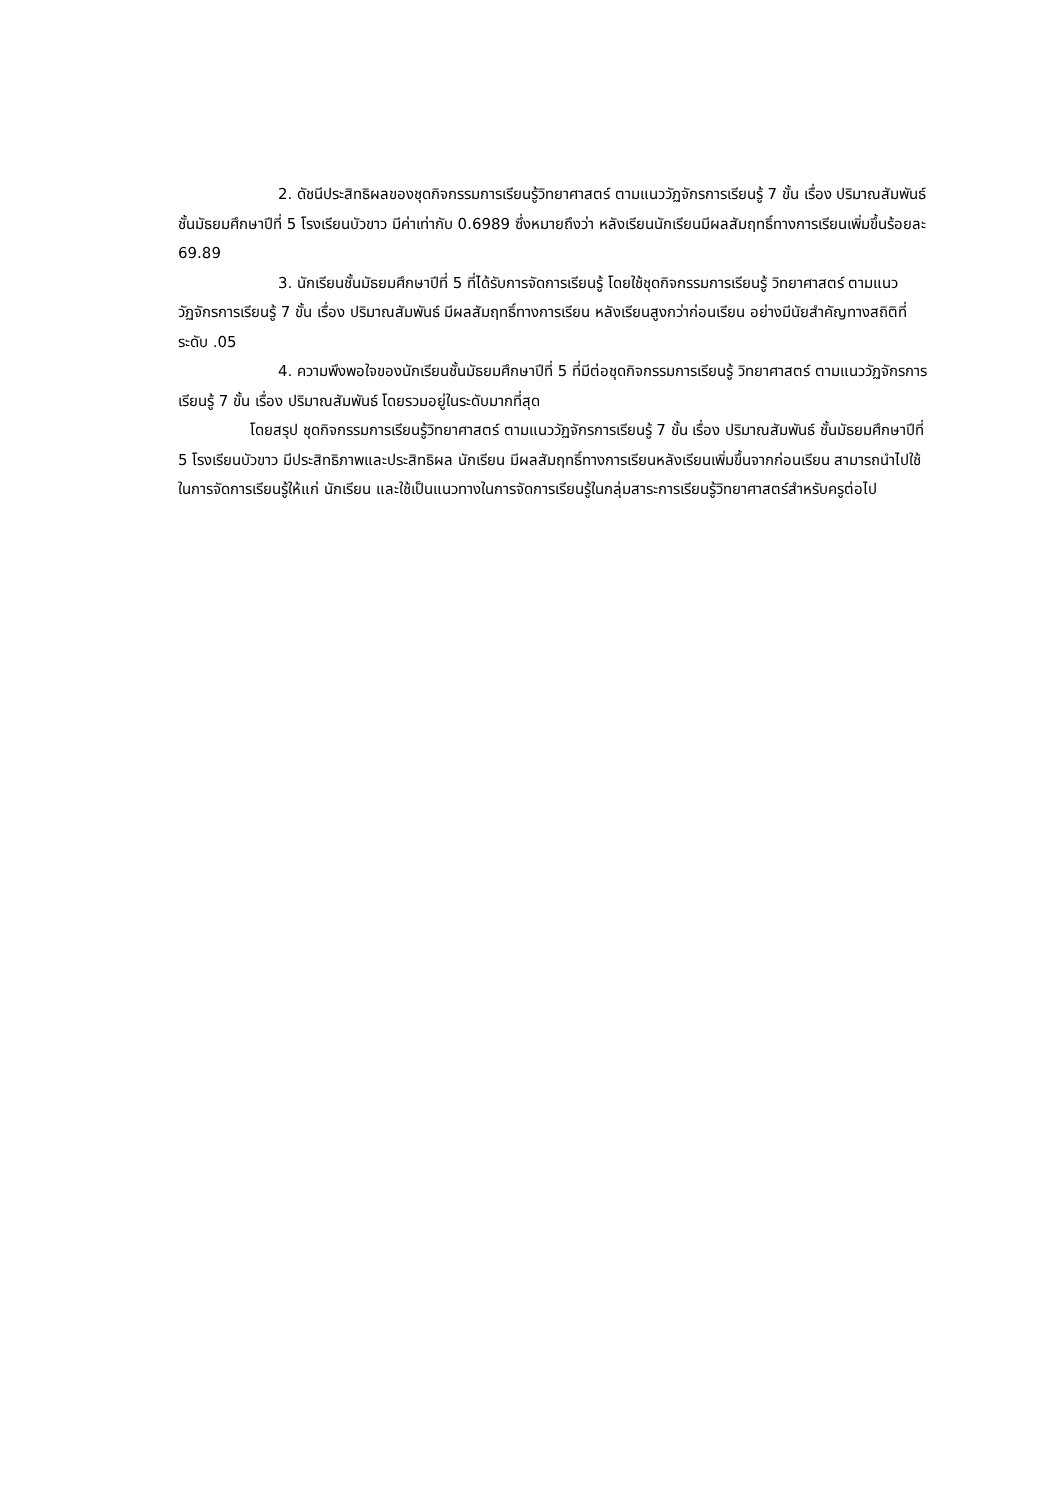2. ดัชนีประสิทธิผลของชุดกิจกรรมการเรียนรู้วิทยาศาสตร์ ตามแนววัฏจักรการเรียนรู้ 7 ขั้น เรื่อง ปริมาณสัมพันธ์ ชั้นมัธยมศึกษาปีที่ 5 โรงเรียนบัวขาว มีค่าเท่ากับ 0.6989 ซึ่งหมายถึงว่า หลังเรียนนักเรียนมีผลสัมฤทธิ์ทางการเรียนเพิ่มขึ้นร้อยละ 69.89
3. นักเรียนชั้นมัธยมศึกษาปีที่ 5 ที่ได้รับการจัดการเรียนรู้ โดยใช้ชุดกิจกรรมการเรียนรู้ วิทยาศาสตร์ ตามแนววัฏจักรการเรียนรู้ 7 ขั้น เรื่อง ปริมาณสัมพันธ์ มีผลสัมฤทธิ์ทางการเรียน หลังเรียนสูงกว่าก่อนเรียน อย่างมีนัยสำคัญทางสถิติที่ระดับ .05
4. ความพึงพอใจของนักเรียนชั้นมัธยมศึกษาปีที่ 5 ที่มีต่อชุดกิจกรรมการเรียนรู้ วิทยาศาสตร์ ตามแนววัฏจักรการเรียนรู้ 7 ขั้น เรื่อง ปริมาณสัมพันธ์ โดยรวมอยู่ในระดับมากที่สุด
โดยสรุป ชุดกิจกรรมการเรียนรู้วิทยาศาสตร์ ตามแนววัฏจักรการเรียนรู้ 7 ขั้น เรื่อง ปริมาณสัมพันธ์ ชั้นมัธยมศึกษาปีที่ 5 โรงเรียนบัวขาว มีประสิทธิภาพและประสิทธิผล นักเรียน มีผลสัมฤทธิ์ทางการเรียนหลังเรียนเพิ่มขึ้นจากก่อนเรียน สามารถนำไปใช้ในการจัดการเรียนรู้ให้แก่ นักเรียน และใช้เป็นแนวทางในการจัดการเรียนรู้ในกลุ่มสาระการเรียนรู้วิทยาศาสตร์สำหรับครูต่อไป